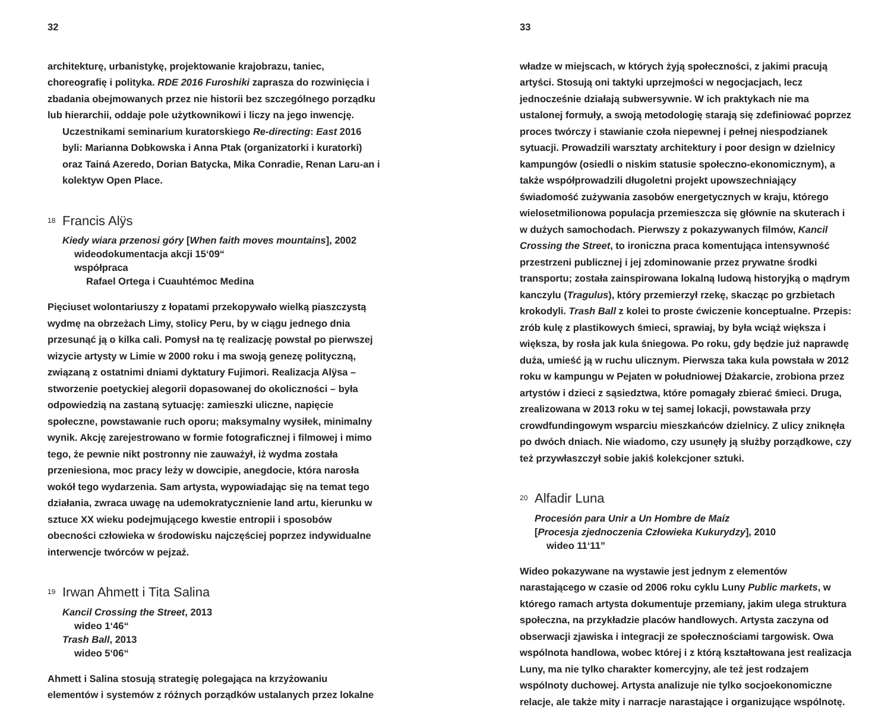32
architekturę, urbanistykę, projektowanie krajobrazu, taniec, choreografię i polityka. RDE 2016 Furoshiki zaprasza do rozwinięcia i zbadania obejmowanych przez nie historii bez szczególnego porządku lub hierarchii, oddaje pole użytkownikowi i liczy na jego inwencję.
Uczestnikami seminarium kuratorskiego Re-directing: East 2016 byli: Marianna Dobkowska i Anna Ptak (organizatorki i kuratorki) oraz Tainá Azeredo, Dorian Batycka, Mika Conradie, Renan Laru-an i kolektyw Open Place.
18 Francis Alÿs
Kiedy wiara przenosi góry [When faith moves mountains], 2002
wideodokumentacja akcji 15‘09“
współpraca
Rafael Ortega i Cuauhtémoc Medina
Pięciuset wolontariuszy z łopatami przekopywało wielką piaszczystą wydmę na obrzeżach Limy, stolicy Peru, by w ciągu jednego dnia przesunąć ją o kilka cali. Pomysł na tę realizację powstał po pierwszej wizycie artysty w Limie w 2000 roku i ma swoją genezę polityczną, związaną z ostatnimi dniami dyktatury Fujimori. Realizacja Alÿsa – stworzenie poetyckiej alegorii dopasowanej do okoliczności – była odpowiedzią na zastaną sytuację: zamieszki uliczne, napięcie społeczne, powstawanie ruch oporu; maksymalny wysiłek, minimalny wynik. Akcję zarejestrowano w formie fotograficznej i filmowej i mimo tego, że pewnie nikt postronny nie zauważył, iż wydma została przeniesiona, moc pracy leży w dowcipie, anegdocie, która narosła wokół tego wydarzenia. Sam artysta, wypowiadając się na temat tego działania, zwraca uwagę na udemokratycznienie land artu, kierunku w sztuce XX wieku podejmującego kwestie entropii i sposobów obecności człowieka w środowisku najczęściej poprzez indywidualne interwencje twórców w pejzaż.
19 Irwan Ahmett i Tita Salina
Kancil Crossing the Street, 2013
wideo 1‘46“
Trash Ball, 2013
wideo 5‘06“
Ahmett i Salina stosują strategię polegająca na krzyżowaniu elementów i systemów z różnych porządków ustalanych przez lokalne
33
władze w miejscach, w których żyją społeczności, z jakimi pracują artyści. Stosują oni taktyki uprzejmości w negocjacjach, lecz jednocześnie działają subwersywnie. W ich praktykach nie ma ustalonej formuły, a swoją metodologię starają się zdefiniować poprzez proces twórczy i stawianie czoła niepewnej i pełnej niespodzianek sytuacji. Prowadzili warsztaty architektury i poor design w dzielnicy kampungów (osiedli o niskim statusie społeczno-ekonomicznym), a także współprowadzili długoletni projekt upowszechniający świadomość zużywania zasobów energetycznych w kraju, którego wielosetmilionowa populacja przemieszcza się głównie na skuterach i w dużych samochodach. Pierwszy z pokazywanych filmów, Kancil Crossing the Street, to ironiczna praca komentująca intensywność przestrzeni publicznej i jej zdominowanie przez prywatne środki transportu; została zainspirowana lokalną ludową historyjką o mądrym kanczylu (Tragulus), który przemierzył rzekę, skacząc po grzbietach krokodyli. Trash Ball z kolei to proste ćwiczenie konceptualne. Przepis: zrób kulę z plastikowych śmieci, sprawiaj, by była wciąż większa i większa, by rosła jak kula śniegowa. Po roku, gdy będzie już naprawdę duża, umieść ją w ruchu ulicznym. Pierwsza taka kula powstała w 2012 roku w kampungu w Pejaten w południowej Dżakarcie, zrobiona przez artystów i dzieci z sąsiedztwa, które pomagały zbierać śmieci. Druga, zrealizowana w 2013 roku w tej samej lokacji, powstawała przy crowdfundingowym wsparciu mieszkańców dzielnicy. Z ulicy zniknęła po dwóch dniach. Nie wiadomo, czy usunęły ją służby porządkowe, czy też przywłaszczył sobie jakiś kolekcjoner sztuki.
20 Alfadir Luna
Procesión para Unir a Un Hombre de Maíz
[Procesja zjednoczenia Człowieka Kukurydzy], 2010
wideo 11‘11”
Wideo pokazywane na wystawie jest jednym z elementów narastającego w czasie od 2006 roku cyklu Luny Public markets, w którego ramach artysta dokumentuje przemiany, jakim ulega struktura społeczna, na przykładzie placów handlowych. Artysta zaczyna od obserwacji zjawiska i integracji ze społecznościami targowisk. Owa wspólnota handlowa, wobec której i z którą kształtowana jest realizacja Luny, ma nie tylko charakter komercyjny, ale też jest rodzajem wspólnoty duchowej. Artysta analizuje nie tylko socjoekonomiczne relacje, ale także mity i narracje narastające i organizujące wspólnotę.